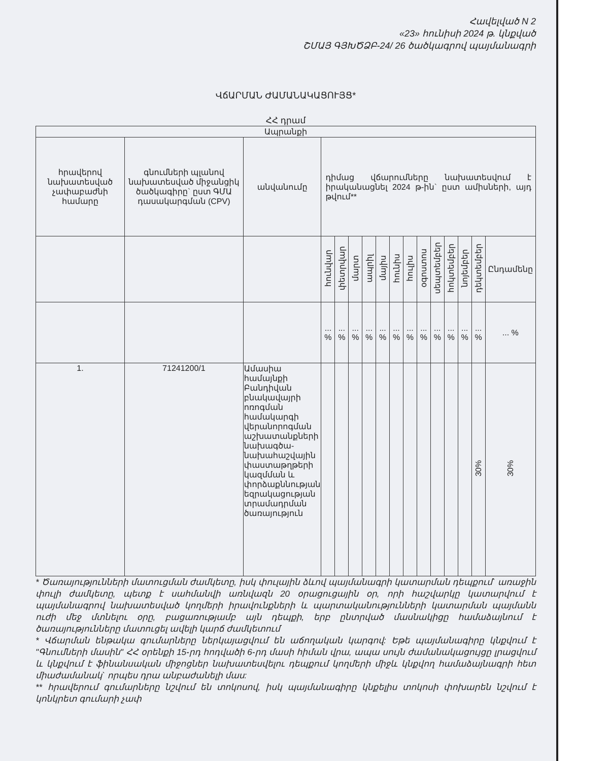Հավելված N 2
«23» հունիսի 2024 թ. կնքված
ՇՄԱՅ ԳՅԽԾՁԲ-24/ 26 ծածկագրով պայմանագրի
ՎճԱՐՄԱՆ ԺԱՄԱՆԱԿԱՑՈՒՅՑ*
ՀՀ դրամ
| Ապրանքի | | | | | | | | | | | | | | | |
| --- | --- | --- | --- | --- | --- | --- | --- | --- | --- | --- | --- | --- | --- | --- | --- |
| հրավերով նախատեսված չափաբաժնի համարը | գնումների պլանով նախատեսված միջանցիկ ծածկագիրը` ըստ ԳՄԱ դասակարգման (CPV) | անվանումը | դիմաց վճարումները նախատեսվում է իրականացնել 2024 թ-ին` ըստ ամիսների, այդ թվում** | | | | | | | | | | | | |
| | | | հունվար | փետրվար | մարտ | ապրիլ | մայիս | հունիս | հուլիս | օգոստոս | սեպտեմբեր | հոկտեմբեր | նոյեմբեր | դեկտեմբեր | Ընդամենը |
| | | | ... % | ... % | ... % | ... % | ... % | ... % | ... % | ... % | ... % | ... % | ... % | ... % | ... % |
| 1. | 71241200/1 | Ամասիա համայնքի Բանդիվան բնակավայրի ոռոգման համակարգի վերանորոգման աշխատանքների նախագծա-նախահաշվային փաստաթղթերի կազմման և փորձաքննության եզրակացության տրամադրման ծառայություն | | | | | | | | | | | | 30% | 30% |
* Ծառայությունների մատուցման ժամկետը, իսկ փուլային ձևով պայմանագրի կատարման դեպքում` առաջին փուլի ժամկետը, պետք է սահմանվի առնվազն 20 օրացուցային օր, որի հաշվարկը կատարվում է պայմանագրով նախատեսված կողմերի իրավունքների և պարտականությունների կատարման պայմանն ուժի մեջ մտնելու օրը, բացառությամբ այն դեպքի, երբ ընտրված մասնակիցը համաձայնում է ծառայությունները մատուցել ավելի կարճ ժամկետում
* Վճարման ենթակա գումարները ներկայացվում են աճողական կարգով: Եթե պայմանագիրը կնքվում է "Գնումների մասին" ՀՀ օրենքի 15-րդ հոդվածի 6-րդ մասի հիման վրա, ապա սույն ժամանակացույցը լրացվում և կնքվում է ֆինանսական միջոցներ նախատեսվելու դեպքում կողմերի միջև կնքվող համաձայնագրի հետ միաժամանակ` որպես դրա անբաժանելի մաս:
** հրավերում գումարները նշվում են տոկոսով, իսկ պայմանագիրը կնքելիս տոկոսի փոխարեն նշվում է կոնկրետ գումարի չափ